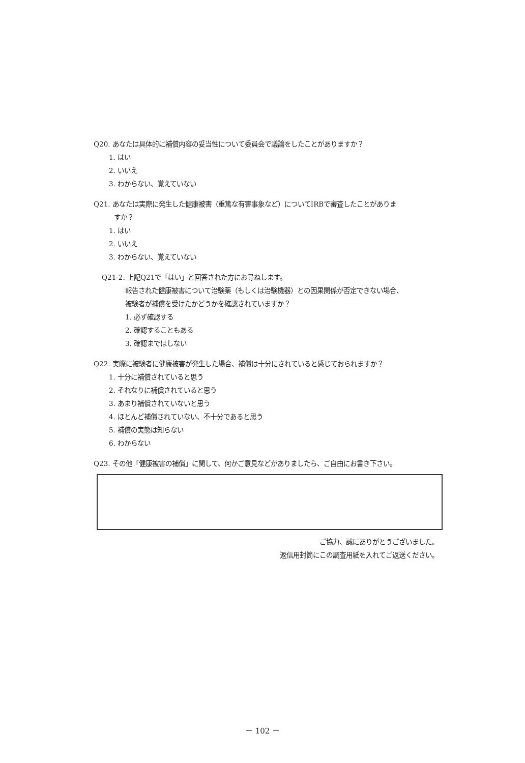Q20. あなたは具体的に補償内容の妥当性について委員会で議論をしたことがありますか？
1. はい
2. いいえ
3. わからない、覚えていない
Q21. あなたは実際に発生した健康被害（重篤な有害事象など）についてIRBで審査したことがありま
すか？
1. はい
2. いいえ
3. わからない、覚えていない
Q21-2. 上記Q21で「はい」と回答された方にお尋ねします。
報告された健康被害について治験薬（もしくは治験機器）との因果関係が否定できない場合、
被験者が補償を受けたかどうかを確認されていますか？
1. 必ず確認する
2. 確認することもある
3. 確認まではしない
Q22. 実際に被験者に健康被害が発生した場合、補償は十分にされていると感じておられますか？
1. 十分に補償されていると思う
2. それなりに補償されていると思う
3. あまり補償されていないと思う
4. ほとんど補償されていない、不十分であると思う
5. 補償の実態は知らない
6. わからない
Q23. その他「健康被害の補償」に関して、何かご意見などがありましたら、ご自由にお書き下さい。
ご協力、誠にありがとうございました。
返信用封筒にこの調査用紙を入れてご返送ください。
－ 102 －